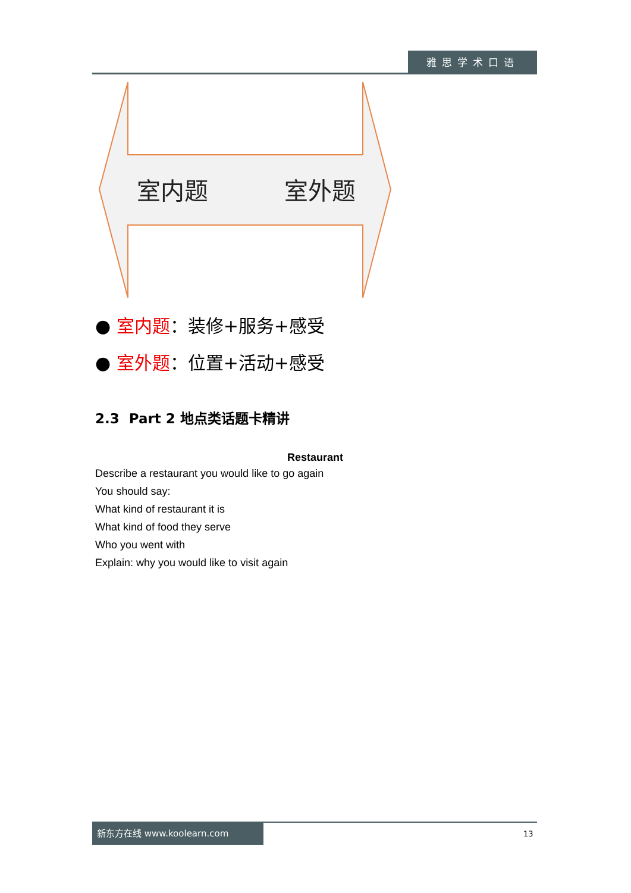雅思学术口语
室内题
室外题
● 室内题：装修+服务+感受
● 室外题：位置+活动+感受
2.3 Part 2 地点类话题卡精讲
Restaurant
Describe a restaurant you would like to go again
You should say:
What kind of restaurant it is
What kind of food they serve
Who you went with
Explain: why you would like to visit again
新东方在线 www.koolearn.com
13